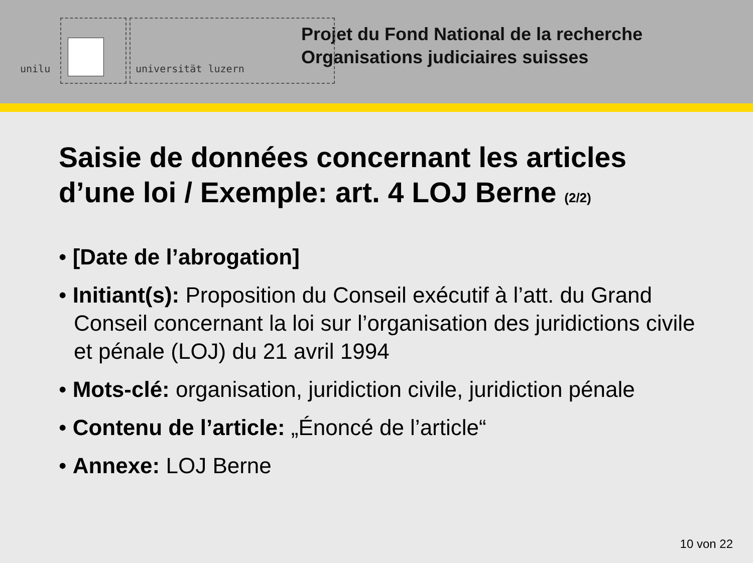unilu universität luzern
Projet du Fond National de la recherche
Organisations judiciaires suisses
Saisie de données concernant les articles d’une loi / Exemple: art. 4 LOJ Berne (2/2)
• [Date de l’abrogation]
• Initiant(s): Proposition du Conseil exécutif à l’att. du Grand Conseil concernant la loi sur l’organisation des juridictions civile et pénale (LOJ) du 21 avril 1994
• Mots-clé: organisation, juridiction civile, juridiction pénale
• Contenu de l’article: „Énoncé de l’article“
• Annexe: LOJ Berne
10 von 22